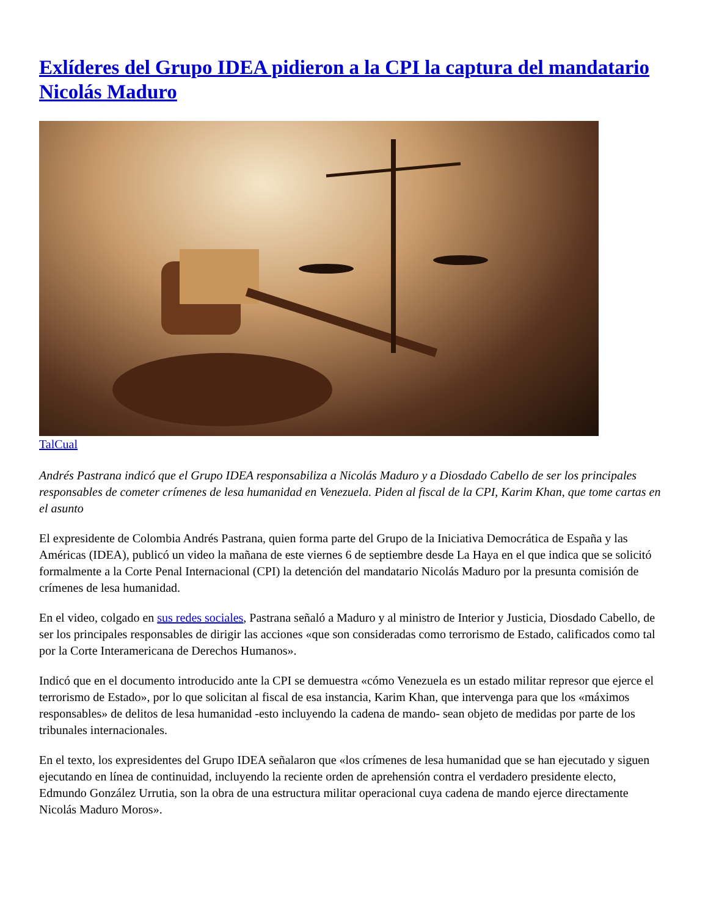Exlíderes del Grupo IDEA pidieron a la CPI la captura del mandatario Nicolás Maduro
TalCual
Andrés Pastrana indicó que el Grupo IDEA responsabiliza a Nicolás Maduro y a Diosdado Cabello de ser los principales responsables de cometer crímenes de lesa humanidad en Venezuela. Piden al fiscal de la CPI, Karim Khan, que tome cartas en el asunto
El expresidente de Colombia Andrés Pastrana, quien forma parte del Grupo de la Iniciativa Democrática de España y las Américas (IDEA), publicó un video la mañana de este viernes 6 de septiembre desde La Haya en el que indica que se solicitó formalmente a la Corte Penal Internacional (CPI) la detención del mandatario Nicolás Maduro por la presunta comisión de crímenes de lesa humanidad.
En el video, colgado en sus redes sociales, Pastrana señaló a Maduro y al ministro de Interior y Justicia, Diosdado Cabello, de ser los principales responsables de dirigir las acciones «que son consideradas como terrorismo de Estado, calificados como tal por la Corte Interamericana de Derechos Humanos».
Indicó que en el documento introducido ante la CPI se demuestra «cómo Venezuela es un estado militar represor que ejerce el terrorismo de Estado», por lo que solicitan al fiscal de esa instancia, Karim Khan, que intervenga para que los «máximos responsables» de delitos de lesa humanidad -esto incluyendo la cadena de mando- sean objeto de medidas por parte de los tribunales internacionales.
En el texto, los expresidentes del Grupo IDEA señalaron que «los crímenes de lesa humanidad que se han ejecutado y siguen ejecutando en línea de continuidad, incluyendo la reciente orden de aprehensión contra el verdadero presidente electo, Edmundo González Urrutia, son la obra de una estructura militar operacional cuya cadena de mando ejerce directamente Nicolás Maduro Moros».